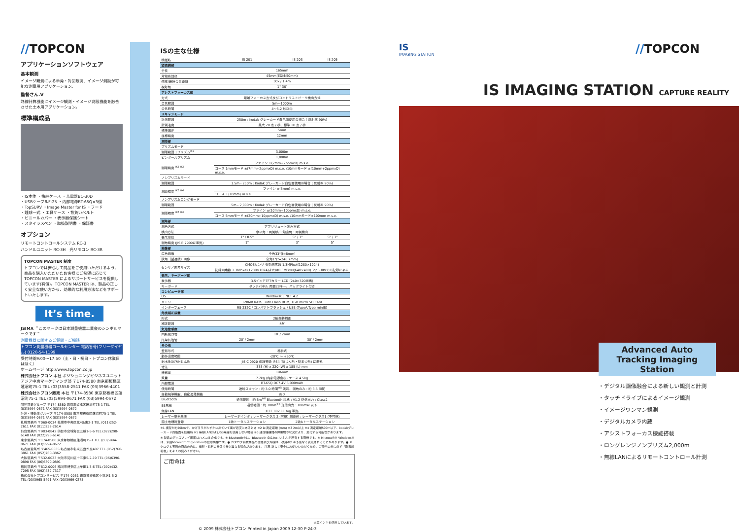//TOPCON
アプリケーションソフトウェア
基本観測
イメージ観測による単角・対回観測、イメージ測設が可能な測量用アプリケーション。
監督さん.V
路線計算機能にイメージ観測・イメージ測設機能を融合させた土木用アプリケーション。
標準構成品
・IS本体 ・格納ケース ・充電器BC-30D
・USBケーブルF-25 ・内部電源BT-65Q×3個
・TopSURV ・Image Master for IS ・フード
・錘球一式 ・工具ケース ・背負いベルト
・ビニールカバー ・表示器保護シート
・スタイラスペン ・取扱説明書 ・保証書
オプション
リモートコントロールシステム RC-3
ハンドルユニット RC-3H　光リモコン RC-3R
TOPCON MASTER 制度
トプコンでは安心して商品をご使用いただけるよう、商品を購入いただいたお客様にご希望に応じて TOPCON MASTER によるサポートサービスを提供しています(有償)。TOPCON MASTER は、製品の正しく安全な使い方から、効果的な利用方法などをサポートいたします。
It’s time.
JSIMA ＂このマークは日本測量機器工業会のシンボルマークです＂
測量機器に関するご質問・ご相談
トプコン測量機器コールセンター 電話番号(フリーダイヤル) 0120-54-1199
受付時間9:00〜17:50（土・日・祝日・トプコン休業日は除く）
ホームページ http://www.topcon.co.jp
株式会社トプコン 本社 ポジショニングビジネスユニット アジア中東マーケティング部 〒174-8580 東京都板橋区蓮沼町75-1 TEL (03)3558-2511 FAX (03)3966-4401
株式会社トプコン販売 本社 〒174-8580 東京都板橋区蓮沼町75-1 TEL (03)5994-0671 FAX (03)5994-0672
開発営業グループ 〒174-8580 東京都板橋区蓮沼町75-1 TEL (03)5994-0671 FAX (03)5994-0672
計測・移動体グループ 〒174-8580 東京都板橋区蓮沼町75-1 TEL (03)5994-0671 FAX (03)5994-0672
札幌営業所 〒060-0034 札幌市中央区北4条東2-1 TEL (011)252-2611 FAX (011)252-2614
仙台営業所 〒983-0842 仙台市宮城野区五輪1-6-6 TEL (022)298-6140 FAX (022)298-6141
東京営業所 〒174-8580 東京都板橋区蓮沼町75-1 TEL (03)5994-0671 FAX (03)5994-0672
名古屋営業所 〒465-0035 名古屋市名東区豊が丘407 TEL (052)760-3861 FAX (052)760-3862
大阪営業所 〒532-0023 大阪市淀川区十三東5-2-19 TEL (06)6390-0890 FAX (06)6390-0891
福岡営業所 〒812-0006 福岡市博多区上牟田1-3-6 TEL (092)432-7295 FAX (092)432-7317
株式会社トプコンサービス 〒174-0051 東京都板橋区小豆沢1-5-2 TEL (03)3965-5491 FAX (03)3969-0275
ISの主な仕様
| 機種名 | IS 201 | IS 203 | IS 205 |
| --- | --- | --- | --- |
| 望遠鏡部 | | | |
| 全長 | 165mm | | |
| 対物有効径 | 45mm(EDM:50mm) | | |
| 倍率/最短合焦距離 | 30x / 1.4m | | |
| 視野角 | 1° 30′ | | |
| アシストフォーカス部 | | | |
| 方式 | 距離フォーカス方式及びコントラストピーク検出方式 | | |
| 合焦範囲 | 5m〜1000m | | |
| 合焦時間 | 4〜5.2 秒以内 | | |
| スキャンモード | | | |
| 計測範囲 | 250m : Kodak グレーカード白色面使用の場合 ( 反射率 90%) | | |
| 計測速度 | 最大 20 点 / 秒、標準 10 点 / 秒 | | |
| 標準偏差 | 5mm | | |
| 座標精度 | 12mm | | |
| 測距部 | | | |
| プリズムモード | | | |
| 測距範囲 1プリズム<sup>※1</sup> | 3,000m | | |
| ピンポールプリズム | 1,000m | | |
| 測距精度 <sup>※2 ※3</sup> | ファイン ±(2mm+2ppmxD) m.s.e. | | |
| | コース 1mmモード ±(7mm+2ppmxD) m.s.e. /10mmモード ±(10mm+2ppmxD) m.s.e. | | |
| ノンプリズムモード | | | |
| 測距範囲 | 1.5m - 250m : Kodak グレーカード白色面使用の場合 ( 反射率 90%) | | |
| 測距精度 <sup>※2 ※4</sup> | ファイン ±(5mm) m.s.e. | | |
| | コース ±(10mm) m.s.e. | | |
| ノンプリズムロングモード | | | |
| 測距範囲 | 5m - 2,000m : Kodak グレーカード白色面使用の場合 ( 反射率 90%) | | |
| 測距精度 <sup>※2 ※4</sup> | ファイン ±(10mm+10ppmxD) m.s.e. | | |
| | コース 5mmモード ±(20mm+10ppmxD) m.s.e. /10mmモード±100mm m.s.e. | | |
| 測角部 | | | |
| 測角方式 | アブソリュート測角方式 | | |
| 検出方法 | 水平角：両側検出 鉛直角：両側検出 | | |
| 表示単位 | 1" / 0.5" | 5" / 1" | 5" / 1" |
| 測角精度 (JIS B 7909に準拠) | 1" | 3" | 5" |
| 画像部 | | | |
| 広角画像 | 全角33°(f=8mm) | | |
| 狭角（望遠鏡）画像 | 全角1°(f=246.7mm) | | |
| センサ／画素サイズ | CMOSセンサ 有効画素数 1.3MPixel(1280×1024) | | |
| | 記録画素数 1.3MPixel(1280×1024)または0.3MPixel(640×480) TopSURVでの記録による | | |
| 表示、キーボード部 | | | |
| 表示器 | 3.5インチTFTカラー LCD (240×320画素) | | |
| キーボード | タッチパネル 両面28キー、バックライト付き | | |
| コンピュータ部 | | | |
| OS | WindowsCE.NET 4.2 | | |
| メモリ | 128MB RAM、2MB Flash ROM, 1GB micro SD Card | | |
| インターフェース | RS-232C / コンパクトフラッシュ / USB (TypeA,Type miniB) | | |
| 角度補正装置 | | | |
| 形式 | 2軸自動補正 | | |
| 補正範囲 | ±6′ | | |
| 気泡管感度 | | | |
| 円形気泡管 | 10′ / 2mm | | |
| 托架気泡管 | 20′ / 2mm | 30′ / 2mm | |
| その他 | | | |
| 整盤形式 | 着脱式 | | |
| 動作温度範囲 | -20℃ 〜 +50℃ | | |
| 耐水性及び耐じん性 | JIS C 0920 保護等級 IP54 (防じん形・防まつ形) に準拠 | | |
| 寸法 | 338 (H) x 220 (W) x 185 (L) mm | | |
| 機械高 | 196mm | | |
| 質量 | 7.2kg (内部電源含む) ケース 4.5kg | | |
| 内部電源 | BT-65Q DC7.4V 5,000mAh | | |
| 使用時間 | 連続スキャン : 約 3.0 時間<sup>※5</sup> 測距、測角のみ : 約 3.5 時間 | | |
| 自動視準機能、自動追尾機能 | 有り | | |
| Bluetooth | 通信範囲 : 約 5m<sup>※6</sup> Bluetooth 規格 : V1.2 送信出力 : Class2 | | |
| SS無線 | 通信範囲 : 約 300m<sup>※6</sup> 送信出力 : 100mW 以下 | | |
| 無線LAN | IEEE 802.11 b/g 準拠 | | |
| レーザー安全基準 | レーザーポインタ : レーザークラス 2 (可視) 測距光 : レーザークラス1 (不可視) | | |
| 国土地理院登録 | 1級トータルステーション | 2級Aトータルステーション | |
※1 視程が約20kmで、かげろうがわずかに出ていて風が適度にあるとき ※2 D:測定距離 (mm) ※3 2m以上 ※4 測定距離500m以下、kodakグレーカード白色面を使用時 ※5 無線LANおよびSS無線を使用しない場合 ※6 通信機器間の障害物や状況により、変化する可能性があります。
※ 製品のディスプレイ画面はハメコミ合成です。※ Bluetooth®は、Bluetooth SIG,Inc.,U.S.A.が所有する商標です。※ Microsoft® Windows®は、米国Microsoft Corporationの登録商標です。● カタログ掲載商品の仕様及び外観は、改良のため予告なく変更されることがあります。● カタログと実際の商品の色は、撮影・印刷の関係で多少異なる場合があります。 注意 正しく安全にお使いいただくため、ご使用の前に必ず「取扱説明書」をよくお読みください。
ご用命は
大豆インキを使用しています。
© 2009 株式会社トプコン Printed in Japan 2009 12-30 P-24-3
IS
IMAGING STATION
//TOPCON
IS IMAGING STATION CAPTURE REALITY
Advanced Auto Tracking Imaging Station
・デジタル画像融合による新しい観測と計測
・タッチドライブによるイメージ観測
・イメージワンマン観測
・デジタルカメラ内蔵
・アシストフォーカス機能搭載
・ロングレンジノンプリズム2,000m
・無線LANによるリモートコントロール計測